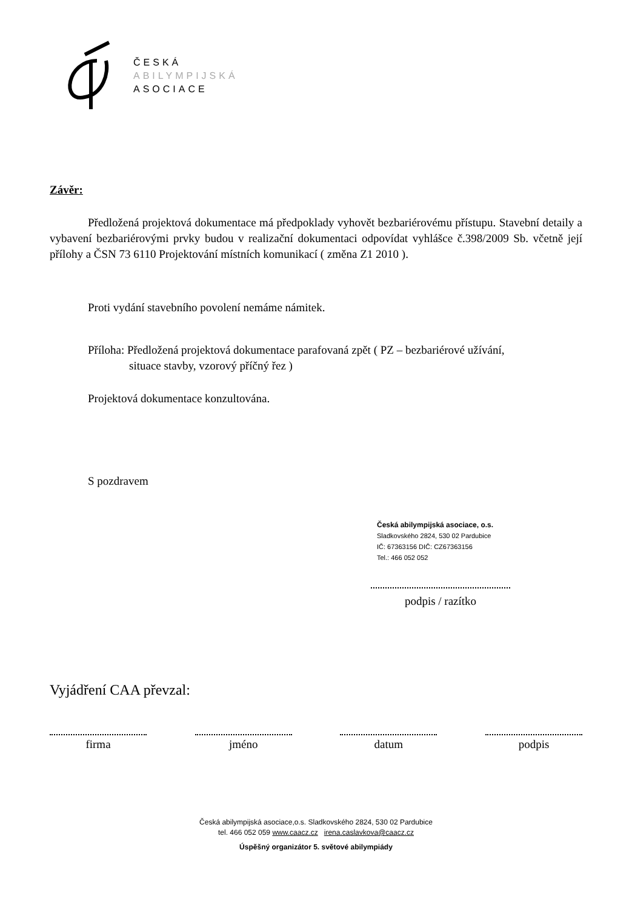ČESKÁ
ABILYMPIJSKÁ
ASOCIACE
Závěr:
Předložená projektová dokumentace má předpoklady vyhovět bezbariérovému přístupu. Stavební detaily a vybavení bezbariérovými prvky budou v realizační dokumentaci odpovídat vyhlášce č.398/2009 Sb. včetně její přílohy a ČSN 73 6110 Projektování místních komunikací ( změna Z1 2010 ).
Proti vydání stavebního povolení nemáme námitek.
Příloha: Předložená projektová dokumentace parafovaná zpět ( PZ – bezbariérové užívání,
situace stavby, vzorový příčný řez )
Projektová dokumentace konzultována.
S pozdravem
Česká abilympijská asociace, o.s.
Sladkovského 2824, 530 02 Pardubice
IČ: 67363156 DIČ: CZ67363156
Tel.: 466 052 052
podpis / razítko
Vyjádření CAA převzal:
firma jméno datum podpis
Česká abilympijská asociace,o.s. Sladkovského 2824, 530 02 Pardubice
tel. 466 052 059 www.caacz.cz irena.caslavkova@caacz.cz
Úspěšný organizátor 5. světové abilympiády